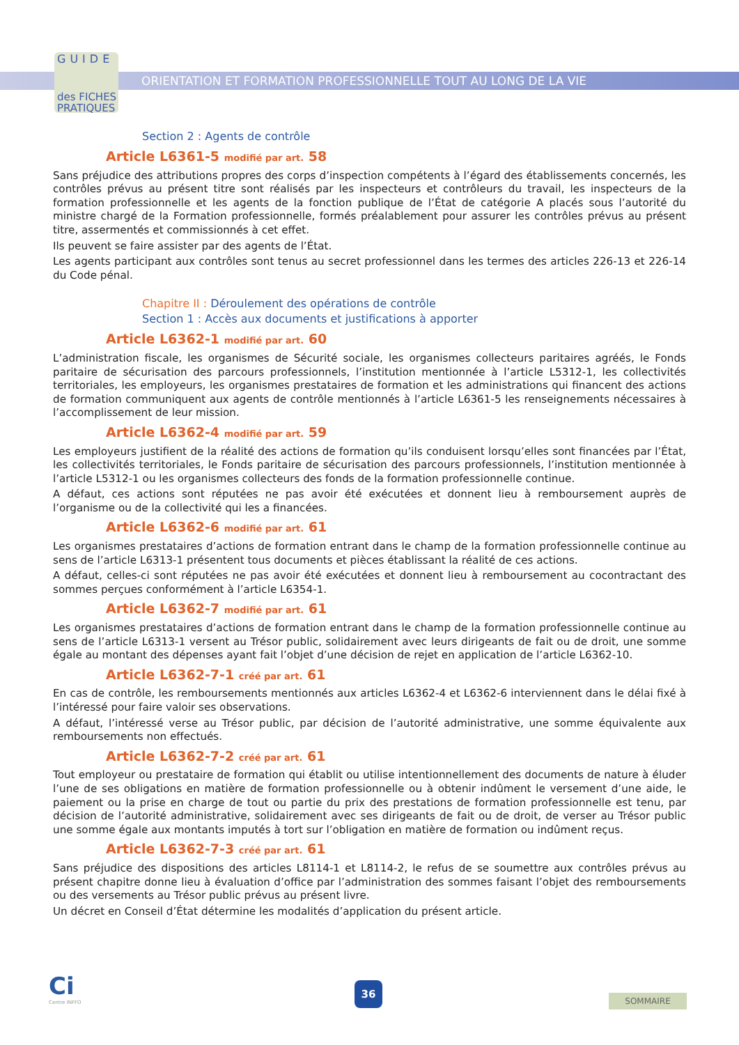GUIDE
des FICHES
PRATIQUES
ORIENTATION ET FORMATION PROFESSIONNELLE TOUT AU LONG DE LA VIE
Section 2 : Agents de contrôle
Article L6361-5 modifié par art. 58
Sans préjudice des attributions propres des corps d’inspection compétents à l’égard des établissements concernés, les contrôles prévus au présent titre sont réalisés par les inspecteurs et contrôleurs du travail, les inspecteurs de la formation professionnelle et les agents de la fonction publique de l’État de catégorie A placés sous l’autorité du ministre chargé de la Formation professionnelle, formés préalablement pour assurer les contrôles prévus au présent titre, assermentés et commissionnés à cet effet.
Ils peuvent se faire assister par des agents de l’État.
Les agents participant aux contrôles sont tenus au secret professionnel dans les termes des articles 226-13 et 226-14 du Code pénal.
Chapitre II : Déroulement des opérations de contrôle
Section 1 : Accès aux documents et justifications à apporter
Article L6362-1 modifié par art. 60
L’administration fiscale, les organismes de Sécurité sociale, les organismes collecteurs paritaires agréés, le Fonds paritaire de sécurisation des parcours professionnels, l’institution mentionnée à l’article L5312-1, les collectivités territoriales, les employeurs, les organismes prestataires de formation et les administrations qui financent des actions de formation communiquent aux agents de contrôle mentionnés à l’article L6361-5 les renseignements nécessaires à l’accomplissement de leur mission.
Article L6362-4 modifié par art. 59
Les employeurs justifient de la réalité des actions de formation qu’ils conduisent lorsqu’elles sont financées par l’État, les collectivités territoriales, le Fonds paritaire de sécurisation des parcours professionnels, l’institution mentionnée à l’article L5312-1 ou les organismes collecteurs des fonds de la formation professionnelle continue.
A défaut, ces actions sont réputées ne pas avoir été exécutées et donnent lieu à remboursement auprès de l’organisme ou de la collectivité qui les a financées.
Article L6362-6 modifié par art. 61
Les organismes prestataires d’actions de formation entrant dans le champ de la formation professionnelle continue au sens de l’article L6313-1 présentent tous documents et pièces établissant la réalité de ces actions.
A défaut, celles-ci sont réputées ne pas avoir été exécutées et donnent lieu à remboursement au cocontractant des sommes perçues conformément à l’article L6354-1.
Article L6362-7 modifié par art. 61
Les organismes prestataires d’actions de formation entrant dans le champ de la formation professionnelle continue au sens de l’article L6313-1 versent au Trésor public, solidairement avec leurs dirigeants de fait ou de droit, une somme égale au montant des dépenses ayant fait l’objet d’une décision de rejet en application de l’article L6362-10.
Article L6362-7-1 créé par art. 61
En cas de contrôle, les remboursements mentionnés aux articles L6362-4 et L6362-6 interviennent dans le délai fixé à l’intéressé pour faire valoir ses observations.
A défaut, l’intéressé verse au Trésor public, par décision de l’autorité administrative, une somme équivalente aux remboursements non effectués.
Article L6362-7-2 créé par art. 61
Tout employeur ou prestataire de formation qui établit ou utilise intentionnellement des documents de nature à éluder l’une de ses obligations en matière de formation professionnelle ou à obtenir indûment le versement d’une aide, le paiement ou la prise en charge de tout ou partie du prix des prestations de formation professionnelle est tenu, par décision de l’autorité administrative, solidairement avec ses dirigeants de fait ou de droit, de verser au Trésor public une somme égale aux montants imputés à tort sur l’obligation en matière de formation ou indûment reçus.
Article L6362-7-3 créé par art. 61
Sans préjudice des dispositions des articles L8114-1 et L8114-2, le refus de se soumettre aux contrôles prévus au présent chapitre donne lieu à évaluation d’office par l’administration des sommes faisant l’objet des remboursements ou des versements au Trésor public prévus au présent livre.
Un décret en Conseil d’État détermine les modalités d’application du présent article.
Ci
Centre INFFO
36
SOMMAIRE